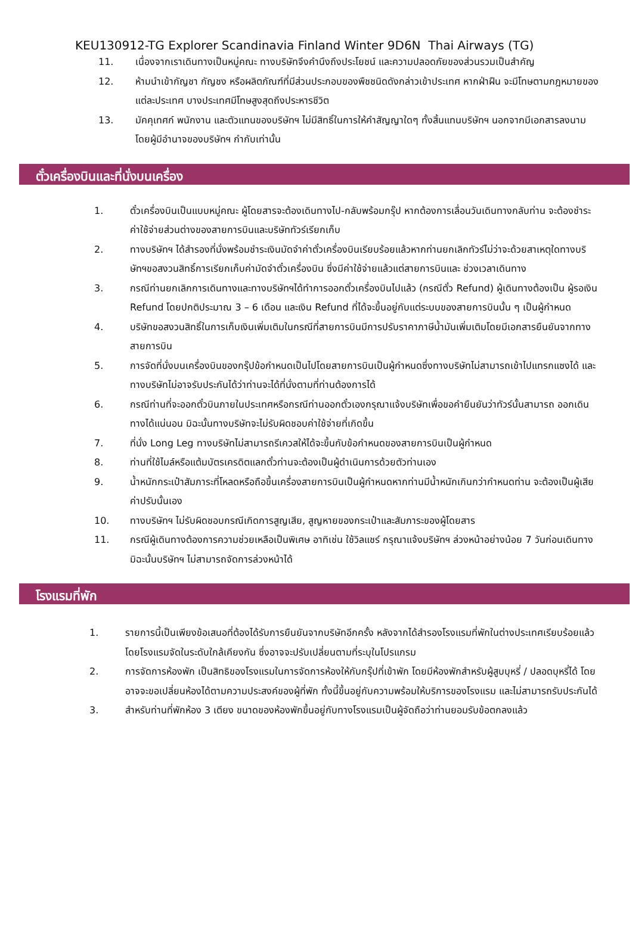KEU130912-TG Explorer Scandinavia Finland Winter 9D6N Thai Airways (TG)
11. เนื่องจากเราเดินทางเป็นหมู่คณะ ทางบริษัทจึงคำนึงถึงประโยชน์ และความปลอดภัยของส่วนรวมเป็นสำคัญ
12. ห้ามนำเข้ากัญชา กัญชง หรือผลิตภัณฑ์ที่มีส่วนประกอบของพืชชนิดดังกล่าวเข้าประเทศ หากฝ่าฝืน จะมีโทษตามกฎหมายของแต่ละประเทศ บางประเทศมีโทษสูงสุดถึงประหารชีวิต
13. มัคคุเทศก์ พนักงาน และตัวแทนของบริษัทฯ ไม่มีสิทธิ์ในการให้คำสัญญาใดๆ ทั้งสิ้นแทนบริษัทฯ นอกจากมีเอกสารลงนามโดยผู้มีอำนาจของบริษัทฯ กำกับเท่านั้น
ตั๋วเครื่องบินและที่นั่งบนเครื่อง
1. ตั๋วเครื่องบินเป็นแบบหมู่คณะ ผู้โดยสารจะต้องเดินทางไป-กลับพร้อมกรุ๊ป หากต้องการเลื่อนวันเดินทางกลับท่าน จะต้องชำระค่าใช้จ่ายส่วนต่างของสายการบินและบริษัททัวร์เรียกเก็บ
2. ทางบริษัทฯ ได้สำรองที่นั่งพร้อมชำระเงินมัดจำค่าตั๋วเครื่องบินเรียบร้อยแล้วหากท่านยกเลิกทัวร์ไม่ว่าจะด้วยสาเหตุใดทางบริษัทฯขอสงวนสิทธิ์การเรียกเก็บค่ามัดจำตั๋วเครื่องบิน ซึ่งมีค่าใช้จ่ายแล้วแต่สายการบินและ ช่วงเวลาเดินทาง
3. กรณีท่านยกเลิกการเดินทางและทางบริษัทฯได้ทำการออกตั๋วเครื่องบินไปแล้ว (กรณีตั๋ว Refund) ผู้เดินทางต้องเป็น ผู้รอเงิน Refund โดยปกติประมาณ 3 – 6 เดือน และเงิน Refund ที่ได้จะขึ้นอยู่กับแต่ระบบของสายการบินนั้น ๆ เป็นผู้กำหนด
4. บริษัทขอสงวนสิทธิ์ในการเก็บเงินเพิ่มเติมในกรณีที่สายการบินมีการปรับราคาภาษีน้ำมันเพิ่มเติมโดยมีเอกสารยืนยันจากทางสายการบิน
5. การจัดที่นั่งบนเครื่องบินของกรุ๊ปข้อกำหนดเป็นไปโดยสายการบินเป็นผู้กำหนดซึ่งทางบริษัทไม่สามารถเข้าไปแทรกแซงได้ และทางบริษัทไม่อาจรับประกันได้ว่าท่านจะได้ที่นั่งตามที่ท่านต้องการได้
6. กรณีท่านที่จะออกตั๋วบินภายในประเทศหรือกรณีท่านออกตั๋วเองกรุณาแจ้งบริษัทเพื่อขอคำยืนยันว่าทัวร์นั้นสามารถ ออกเดินทางได้แน่นอน มิฉะนั้นทางบริษัทจะไม่รับผิดชอบค่าใช้จ่ายที่เกิดขึ้น
7. ที่นั่ง Long Leg ทางบริษัทไม่สามารถรีเควสให้ได้จะขึ้นกับข้อกำหนดของสายการบินเป็นผู้กำหนด
8. ท่านที่ใช้ไมล์หรือแต้มบัตรเครดิตแลกตั๋วท่านจะต้องเป็นผู้ดำเนินการด้วยตัวท่านเอง
9. น้ำหนักกระเป๋าสัมภาระที่โหลดหรือถือขึ้นเครื่องสายการบินเป็นผู้กำหนดหากท่านมีน้ำหนักเกินกว่ากำหนดท่าน จะต้องเป็นผู้เสียค่าปรับนั้นเอง
10. ทางบริษัทฯ ไม่รับผิดชอบกรณีเกิดการสูญเสีย, สูญหายของกระเป๋าและสัมภาระของผู้โดยสาร
11. กรณีผู้เดินทางต้องการความช่วยเหลือเป็นพิเศษ อาทิเช่น ใช้วิลแชร์ กรุณาแจ้งบริษัทฯ ล่วงหน้าอย่างน้อย 7 วันก่อนเดินทาง มิฉะนั้นบริษัทฯ ไม่สามารถจัดการล่วงหน้าได้
โรงแรมที่พัก
1. รายการนี้เป็นเพียงข้อเสนอที่ต้องได้รับการยืนยันจากบริษัทอีกครั้ง หลังจากได้สำรองโรงแรมที่พักในต่างประเทศเรียบร้อยแล้ว โดยโรงแรมจัดในระดับใกล้เคียงกัน ซึ่งอาจจะปรับเปลี่ยนตามที่ระบุในโปรแกรม
2. การจัดการห้องพัก เป็นสิทธิของโรงแรมในการจัดการห้องให้กับกรุ๊ปที่เข้าพัก โดยมีห้องพักสำหรับผู้สูบบุหรี่ / ปลอดบุหรี่ได้ โดยอาจจะขอเปลี่ยนห้องได้ตามความประสงค์ของผู้ที่พัก ทั้งนี้ขึ้นอยู่กับความพร้อมให้บริการของโรงแรม และไม่สามารถรับประกันได้
3. สำหรับท่านที่พักห้อง 3 เตียง ขนาดของห้องพักขึ้นอยู่กับทางโรงแรมเป็นผู้จัดถือว่าท่านยอมรับข้อตกลงแล้ว